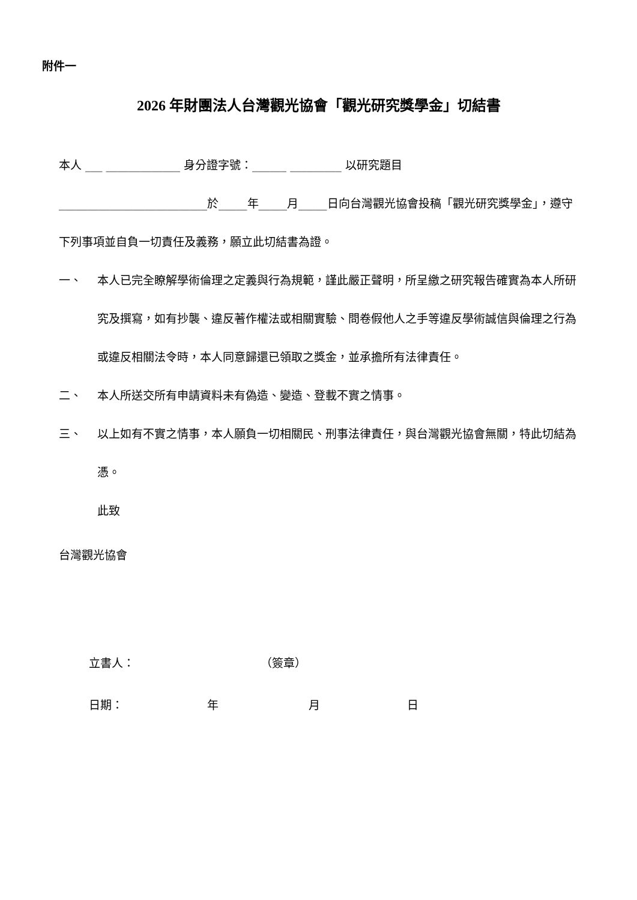附件一
2026 年財團法人台灣觀光協會「觀光研究獎學金」切結書
本人 ___ _____________ 身分證字號：______ _________ 以研究題目
__________________________於_____年_____月_____日向台灣觀光協會投稿「觀光研究獎學金」，遵守下列事項並自負一切責任及義務，願立此切結書為證。
一、 本人已完全瞭解學術倫理之定義與行為規範，謹此嚴正聲明，所呈繳之研究報告確實為本人所研究及撰寫，如有抄襲、違反著作權法或相關實驗、問卷假他人之手等違反學術誠信與倫理之行為或違反相關法令時，本人同意歸還已領取之獎金，並承擔所有法律責任。
二、 本人所送交所有申請資料未有偽造、變造、登載不實之情事。
三、 以上如有不實之情事，本人願負一切相關民、刑事法律責任，與台灣觀光協會無關，特此切結為憑。
此致
台灣觀光協會
立書人： （簽章）
日期： 年 月 日